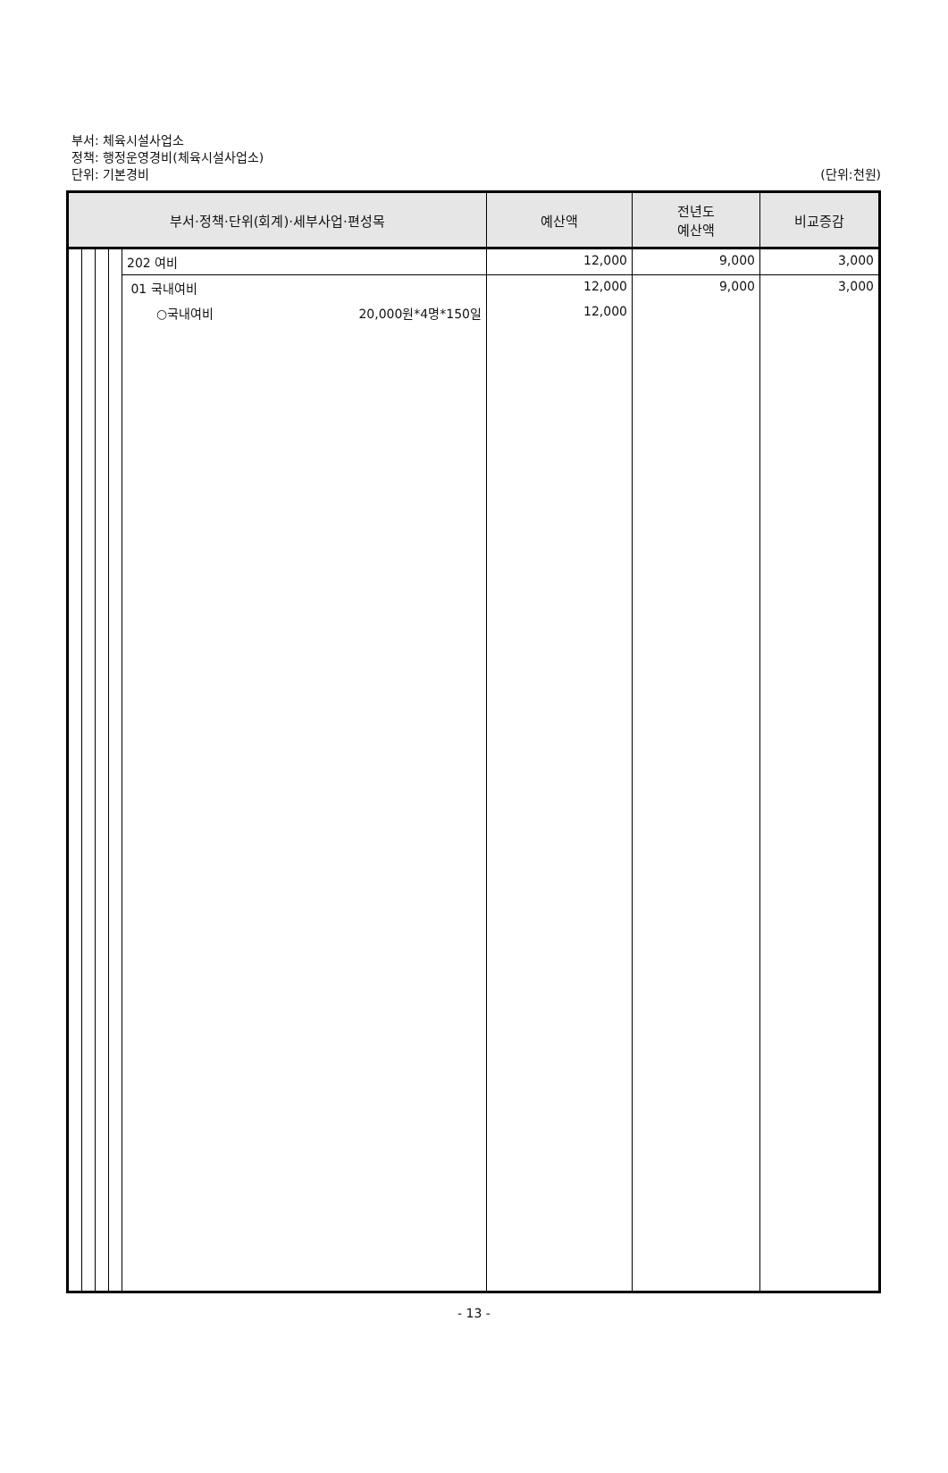부서: 체육시설사업소
정책: 행정운영경비(체육시설사업소)
단위: 기본경비 (단위:천원)
| 부서·정책·단위(회계)·세부사업·편성목 | | | | | 예산액 | 전년도 예산액 | 비교증감 |
| --- | --- | --- | --- | --- | --- | --- | --- |
| | | | | 202 여비 | 12,000 | 9,000 | 3,000 |
| | | | | 01 국내여비 | 12,000 | 9,000 | 3,000 |
| | | | | ○국내여비 20,000원*4명*150일 | 12,000 | | |
- 13 -